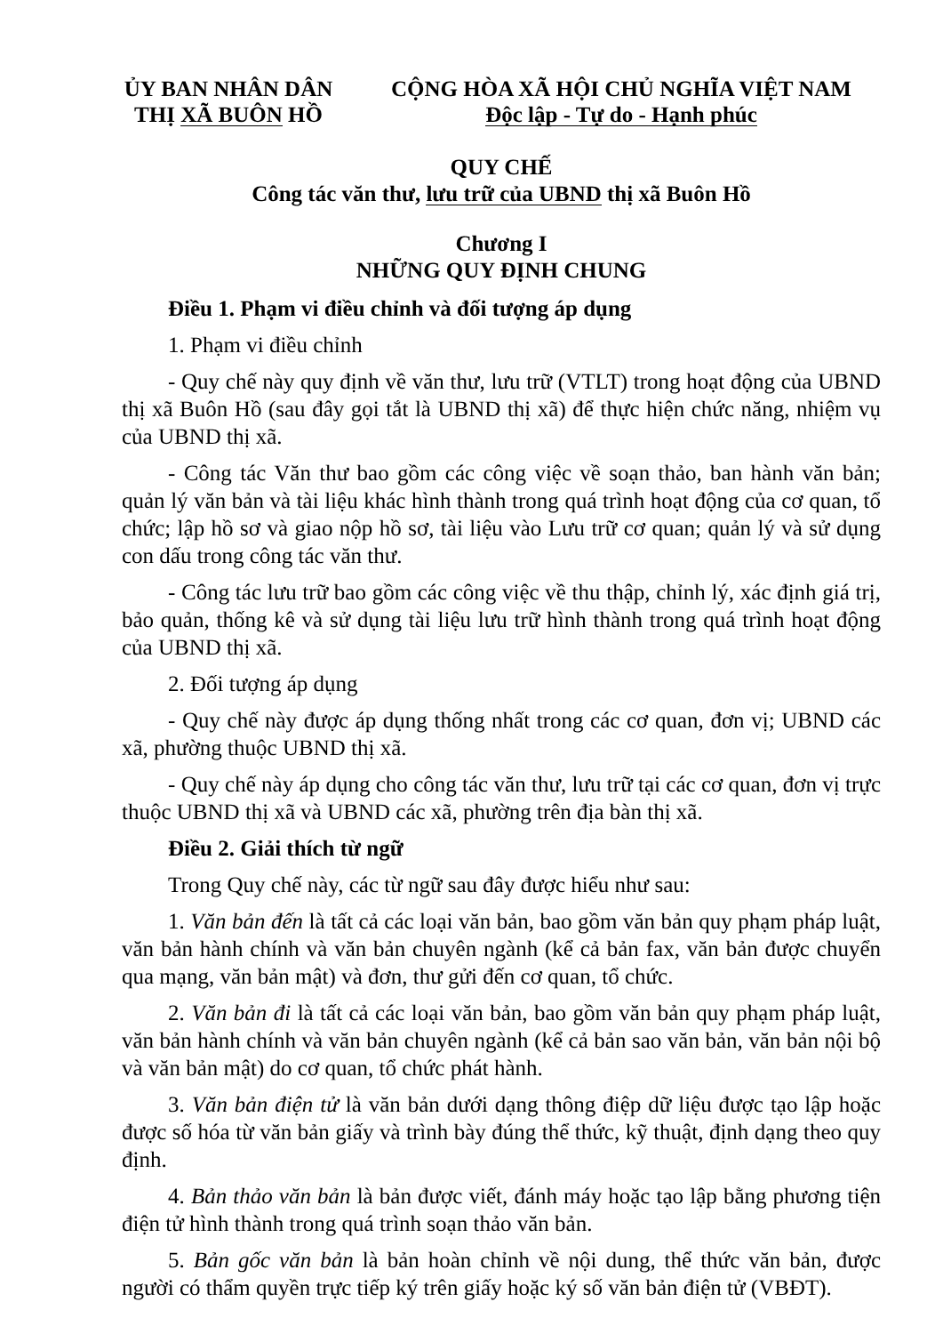ỦY BAN NHÂN DÂN
THỊ XÃ BUÔN HỒ
CỘNG HÒA XÃ HỘI CHỦ NGHĨA VIỆT NAM
Độc lập - Tự do - Hạnh phúc
QUY CHẾ
Công tác văn thư, lưu trữ của UBND thị xã Buôn Hồ
Chương I
NHỮNG QUY ĐỊNH CHUNG
Điều 1. Phạm vi điều chỉnh và đối tượng áp dụng
1. Phạm vi điều chỉnh
- Quy chế này quy định về văn thư, lưu trữ (VTLT) trong hoạt động của UBND thị xã Buôn Hồ (sau đây gọi tắt là UBND thị xã) để thực hiện chức năng, nhiệm vụ của UBND thị xã.
- Công tác Văn thư bao gồm các công việc về soạn thảo, ban hành văn bản; quản lý văn bản và tài liệu khác hình thành trong quá trình hoạt động của cơ quan, tổ chức; lập hồ sơ và giao nộp hồ sơ, tài liệu vào Lưu trữ cơ quan; quản lý và sử dụng con dấu trong công tác văn thư.
- Công tác lưu trữ bao gồm các công việc về thu thập, chỉnh lý, xác định giá trị, bảo quản, thống kê và sử dụng tài liệu lưu trữ hình thành trong quá trình hoạt động của UBND thị xã.
2. Đối tượng áp dụng
- Quy chế này được áp dụng thống nhất trong các cơ quan, đơn vị; UBND các xã, phường thuộc UBND thị xã.
- Quy chế này áp dụng cho công tác văn thư, lưu trữ tại các cơ quan, đơn vị trực thuộc UBND thị xã và UBND các xã, phường trên địa bàn thị xã.
Điều 2. Giải thích từ ngữ
Trong Quy chế này, các từ ngữ sau đây được hiểu như sau:
1. Văn bản đến là tất cả các loại văn bản, bao gồm văn bản quy phạm pháp luật, văn bản hành chính và văn bản chuyên ngành (kể cả bản fax, văn bản được chuyển qua mạng, văn bản mật) và đơn, thư gửi đến cơ quan, tổ chức.
2. Văn bản đi là tất cả các loại văn bản, bao gồm văn bản quy phạm pháp luật, văn bản hành chính và văn bản chuyên ngành (kể cả bản sao văn bản, văn bản nội bộ và văn bản mật) do cơ quan, tổ chức phát hành.
3. Văn bản điện tử là văn bản dưới dạng thông điệp dữ liệu được tạo lập hoặc được số hóa từ văn bản giấy và trình bày đúng thể thức, kỹ thuật, định dạng theo quy định.
4. Bản thảo văn bản là bản được viết, đánh máy hoặc tạo lập bằng phương tiện điện tử hình thành trong quá trình soạn thảo văn bản.
5. Bản gốc văn bản là bản hoàn chỉnh về nội dung, thể thức văn bản, được người có thẩm quyền trực tiếp ký trên giấy hoặc ký số văn bản điện tử (VBĐT).